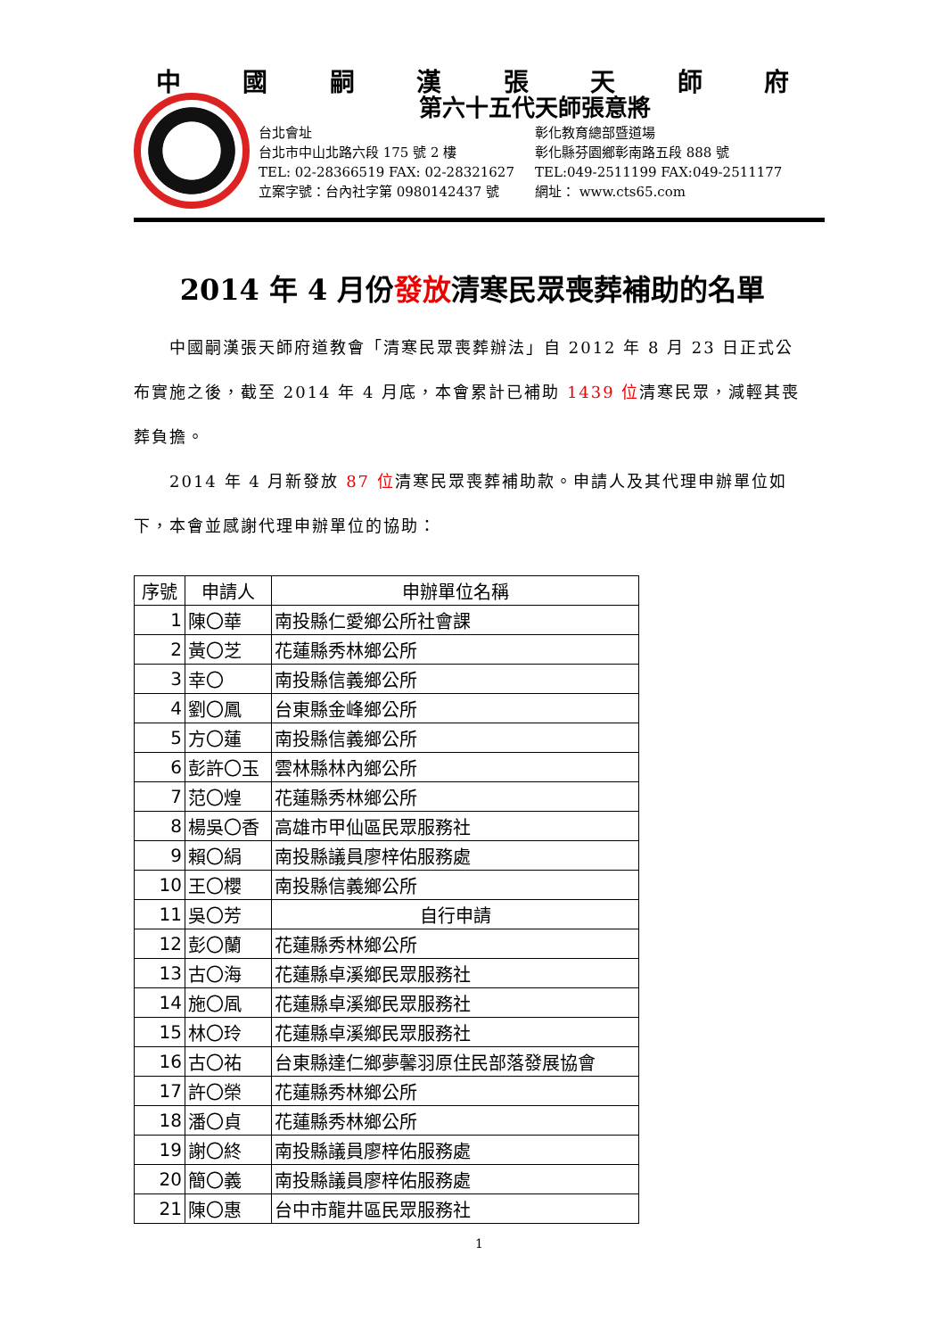中國嗣漢張天師府
第六十五代天師張意將
台北會址 彰化教育總部暨道場
台北市中山北路六段 175 號 2 樓 彰化縣芬園鄉彰南路五段 888 號
TEL: 02-28366519 FAX: 02-28321627 TEL:049-2511199 FAX:049-2511177
立案字號：台內社字第 0980142437 號 網址： www.cts65.com
2014 年 4 月份發放清寒民眾喪葬補助的名單
  中國嗣漢張天師府道教會「清寒民眾喪葬辦法」自 2012 年 8 月 23 日正式公布實施之後，截至 2014 年 4 月底，本會累計已補助 1439 位清寒民眾，減輕其喪葬負擔。
  2014 年 4 月新發放 87 位清寒民眾喪葬補助款。申請人及其代理申辦單位如下，本會並感謝代理申辦單位的協助：
| 序號 | 申請人 | 申辦單位名稱 |
| --- | --- | --- |
| 1 | 陳〇華 | 南投縣仁愛鄉公所社會課 |
| 2 | 黃〇芝 | 花蓮縣秀林鄉公所 |
| 3 | 幸〇 | 南投縣信義鄉公所 |
| 4 | 劉〇鳳 | 台東縣金峰鄉公所 |
| 5 | 方〇蓮 | 南投縣信義鄉公所 |
| 6 | 彭許〇玉 | 雲林縣林內鄉公所 |
| 7 | 范〇煌 | 花蓮縣秀林鄉公所 |
| 8 | 楊吳〇香 | 高雄市甲仙區民眾服務社 |
| 9 | 賴〇絹 | 南投縣議員廖梓佑服務處 |
| 10 | 王〇櫻 | 南投縣信義鄉公所 |
| 11 | 吳〇芳 | 自行申請 |
| 12 | 彭〇蘭 | 花蓮縣秀林鄉公所 |
| 13 | 古〇海 | 花蓮縣卓溪鄉民眾服務社 |
| 14 | 施〇凮 | 花蓮縣卓溪鄉民眾服務社 |
| 15 | 林〇玲 | 花蓮縣卓溪鄉民眾服務社 |
| 16 | 古〇祐 | 台東縣達仁鄉夢馨羽原住民部落發展協會 |
| 17 | 許〇榮 | 花蓮縣秀林鄉公所 |
| 18 | 潘〇貞 | 花蓮縣秀林鄉公所 |
| 19 | 謝〇終 | 南投縣議員廖梓佑服務處 |
| 20 | 簡〇義 | 南投縣議員廖梓佑服務處 |
| 21 | 陳〇惠 | 台中市龍井區民眾服務社 |
1